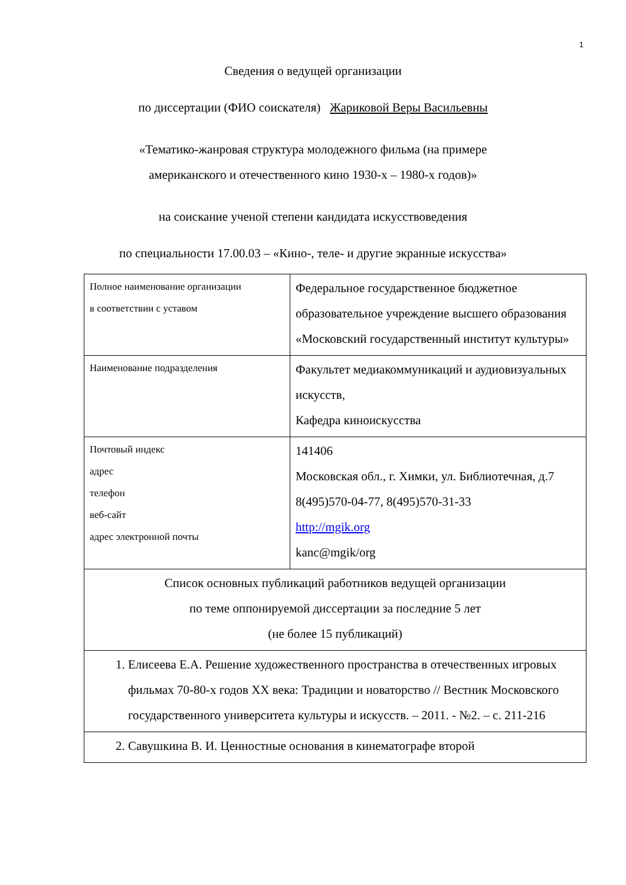1
Сведения о ведущей организации
по диссертации (ФИО соискателя) Жариковой Веры Васильевны
«Тематико-жанровая структура молодежного фильма (на примере
американского и отечественного кино 1930-х – 1980-х годов)»
на соискание ученой степени кандидата искусствоведения
по специальности 17.00.03 – «Кино-, теле- и другие экранные искусства»
| Полное наименование организации в соответствии с уставом | Федеральное государственное бюджетное образовательное учреждение высшего образования «Московский государственный институт культуры» |
| Наименование подразделения | Факультет медиакоммуникаций и аудиовизуальных искусств, Кафедра киноискусства |
| Почтовый индекс адрес телефон веб-сайт адрес электронной почты | 141406 Московская обл., г. Химки, ул. Библиотечная, д.7 8(495)570-04-77, 8(495)570-31-33 http://mgik.org kanc@mgik/org |
| Список основных публикаций работников ведущей организации по теме оппонируемой диссертации за последние 5 лет (не более 15 публикаций) | |
| 1. Елисеева Е.А. Решение художественного пространства в отечественных игровых фильмах 70-80-х годов XX века: Традиции и новаторство // Вестник Московского государственного университета культуры и искусств. – 2011. - №2. – с. 211-216 | |
| 2. Савушкина В. И. Ценностные основания в кинематографе второй | |